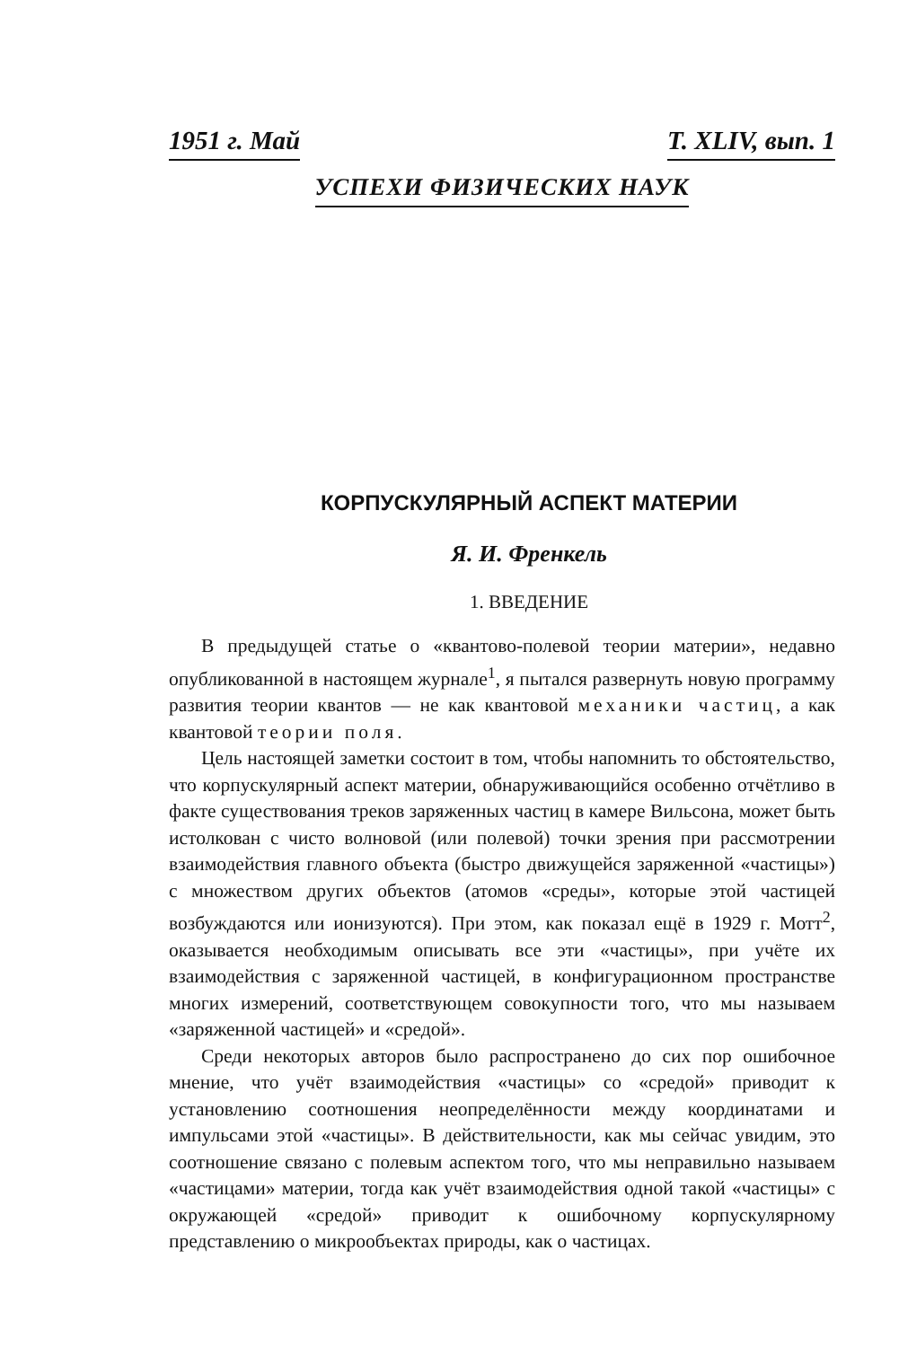1951 г. Май Т. XLIV, вып. 1
УСПЕХИ ФИЗИЧЕСКИХ НАУК
КОРПУСКУЛЯРНЫЙ АСПЕКТ МАТЕРИИ
Я. И. Френкель
1. ВВЕДЕНИЕ
В предыдущей статье о «квантово-полевой теории материи», недавно опубликованной в настоящем журнале<sup>1</sup>, я пытался развернуть новую программу развития теории квантов — не как квантовой механики частиц, а как квантовой теории поля.
Цель настоящей заметки состоит в том, чтобы напомнить то обстоятельство, что корпускулярный аспект материи, обнаруживающийся особенно отчётливо в факте существования треков заряженных частиц в камере Вильсона, может быть истолкован с чисто волновой (или полевой) точки зрения при рассмотрении взаимодействия главного объекта (быстро движущейся заряженной «частицы») с множеством других объектов (атомов «среды», которые этой частицей возбуждаются или ионизуются). При этом, как показал ещё в 1929 г. Мотт<sup>2</sup>, оказывается необходимым описывать все эти «частицы», при учёте их взаимодействия с заряженной частицей, в конфигурационном пространстве многих измерений, соответствующем совокупности того, что мы называем «заряженной частицей» и «средой».
Среди некоторых авторов было распространено до сих пор ошибочное мнение, что учёт взаимодействия «частицы» со «средой» приводит к установлению соотношения неопределённости между координатами и импульсами этой «частицы». В действительности, как мы сейчас увидим, это соотношение связано с полевым аспектом того, что мы неправильно называем «частицами» материи, тогда как учёт взаимодействия одной такой «частицы» с окружающей «средой» приводит к ошибочному корпускулярному представлению о микрообъектах природы, как о частицах.